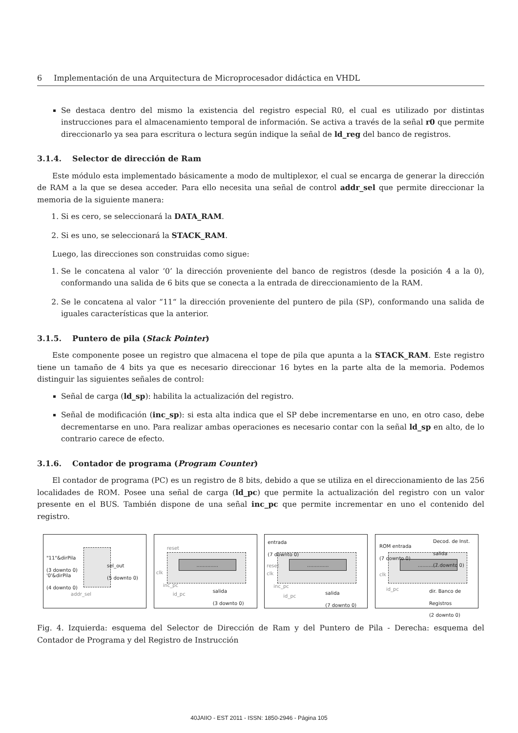6 Implementación de una Arquitectura de Microprocesador didáctica en VHDL
Se destaca dentro del mismo la existencia del registro especial R0, el cual es utilizado por distintas instrucciones para el almacenamiento temporal de información. Se activa a través de la señal r0 que permite direccionarlo ya sea para escritura o lectura según indique la señal de ld_reg del banco de registros.
3.1.4. Selector de dirección de Ram
Este módulo esta implementado básicamente a modo de multiplexor, el cual se encarga de generar la dirección de RAM a la que se desea acceder. Para ello necesita una señal de control addr_sel que permite direccionar la memoria de la siguiente manera:
1. Si es cero, se seleccionará la DATA_RAM.
2. Si es uno, se seleccionará la STACK_RAM.
Luego, las direcciones son construidas como sigue:
1. Se le concatena al valor ’0’ la dirección proveniente del banco de registros (desde la posición 4 a la 0), conformando una salida de 6 bits que se conecta a la entrada de direccionamiento de la RAM.
2. Se le concatena al valor “11“ la dirección proveniente del puntero de pila (SP), conformando una salida de iguales características que la anterior.
3.1.5. Puntero de pila (Stack Pointer)
Este componente posee un registro que almacena el tope de pila que apunta a la STACK_RAM. Este registro tiene un tamaño de 4 bits ya que es necesario direccionar 16 bytes en la parte alta de la memoria. Podemos distinguir las siguientes señales de control:
Señal de carga (ld_sp): habilita la actualización del registro.
Señal de modificación (inc_sp): si esta alta indica que el SP debe incrementarse en uno, en otro caso, debe decrementarse en uno. Para realizar ambas operaciones es necesario contar con la señal ld_sp en alto, de lo contrario carece de efecto.
3.1.6. Contador de programa (Program Counter)
El contador de programa (PC) es un registro de 8 bits, debido a que se utiliza en el direccionamiento de las 256 localidades de ROM. Posee una señal de carga (ld_pc) que permite la actualización del registro con un valor presente en el BUS. También dispone de una señal inc_pc que permite incrementar en uno el contenido del registro.
"11"&dirPila
(3 downto 0)
'0'&dirPila
(4 downto 0)
sel_out
(5 downto 0)
addr_sel
..............
reset
clk
inc_pc
id_pc
salida
(3 downto 0)
..............
entrada
(7 downto 0)
reset
clk
inc_pc
id_pc
salida
(7 downto 0)
..............
ROM entrada
(7 downto 0)
Decod. de Inst.
salida
(7 downto 0)
clk
id_pc
dir. Banco de
Registros
(2 downto 0)
Fig. 4. Izquierda: esquema del Selector de Dirección de Ram y del Puntero de Pila - Derecha: esquema del Contador de Programa y del Registro de Instrucción
40JAIIO - EST 2011 - ISSN: 1850-2946 - Página 105